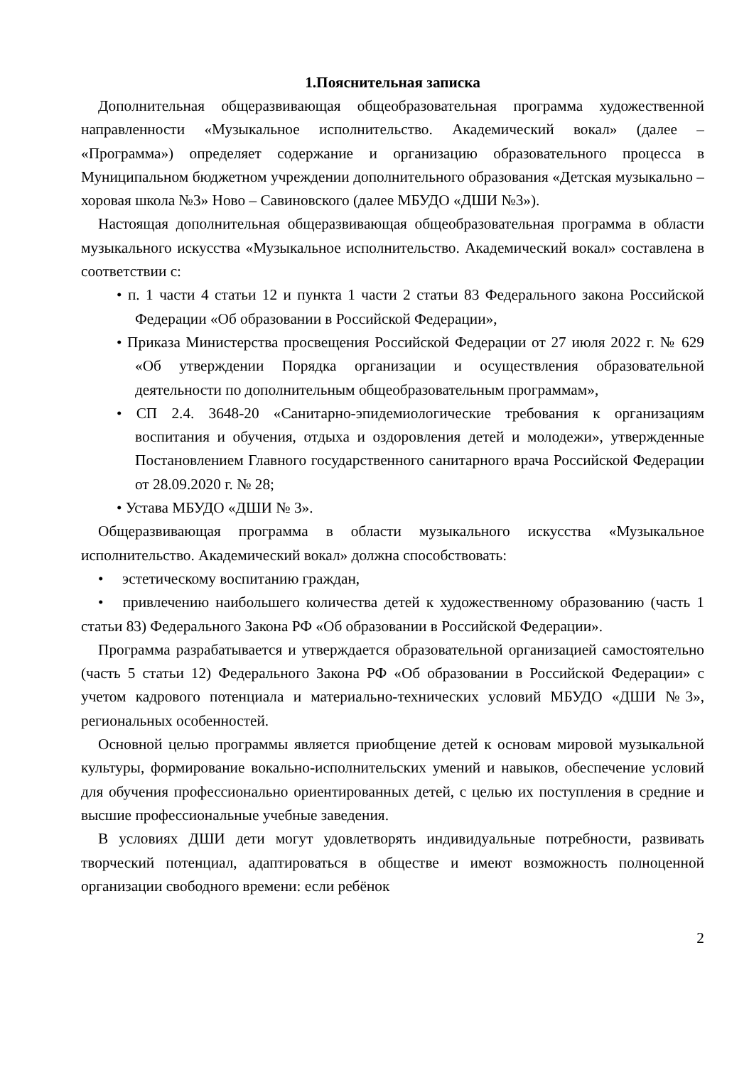1.Пояснительная записка
Дополнительная общеразвивающая общеобразовательная программа художественной направленности «Музыкальное исполнительство. Академический вокал» (далее – «Программа») определяет содержание и организацию образовательного процесса в Муниципальном бюджетном учреждении дополнительного образования «Детская музыкально – хоровая школа №3» Ново – Савиновского (далее МБУДО «ДШИ №3»).
Настоящая дополнительная общеразвивающая общеобразовательная программа в области музыкального искусства «Музыкальное исполнительство. Академический вокал» составлена в соответствии с:
• п. 1 части 4 статьи 12 и пункта 1 части 2 статьи 83 Федерального закона Российской Федерации «Об образовании в Российской Федерации»,
• Приказа Министерства просвещения Российской Федерации от 27 июля 2022 г. № 629 «Об утверждении Порядка организации и осуществления образовательной деятельности по дополнительным общеобразовательным программам»,
• СП 2.4. 3648-20 «Санитарно-эпидемиологические требования к организациям воспитания и обучения, отдыха и оздоровления детей и молодежи», утвержденные Постановлением Главного государственного санитарного врача Российской Федерации от 28.09.2020 г. № 28;
• Устава МБУДО «ДШИ № 3».
Общеразвивающая программа в области музыкального искусства «Музыкальное исполнительство. Академический вокал» должна способствовать:
• эстетическому воспитанию граждан,
• привлечению наибольшего количества детей к художественному образованию (часть 1 статьи 83) Федерального Закона РФ «Об образовании в Российской Федерации».
Программа разрабатывается и утверждается образовательной организацией самостоятельно (часть 5 статьи 12) Федерального Закона РФ «Об образовании в Российской Федерации» с учетом кадрового потенциала и материально-технических условий МБУДО «ДШИ №3», региональных особенностей.
Основной целью программы является приобщение детей к основам мировой музыкальной культуры, формирование вокально-исполнительских умений и навыков, обеспечение условий для обучения профессионально ориентированных детей, с целью их поступления в средние и высшие профессиональные учебные заведения.
В условиях ДШИ дети могут удовлетворять индивидуальные потребности, развивать творческий потенциал, адаптироваться в обществе и имеют возможность полноценной организации свободного времени: если ребёнок
2